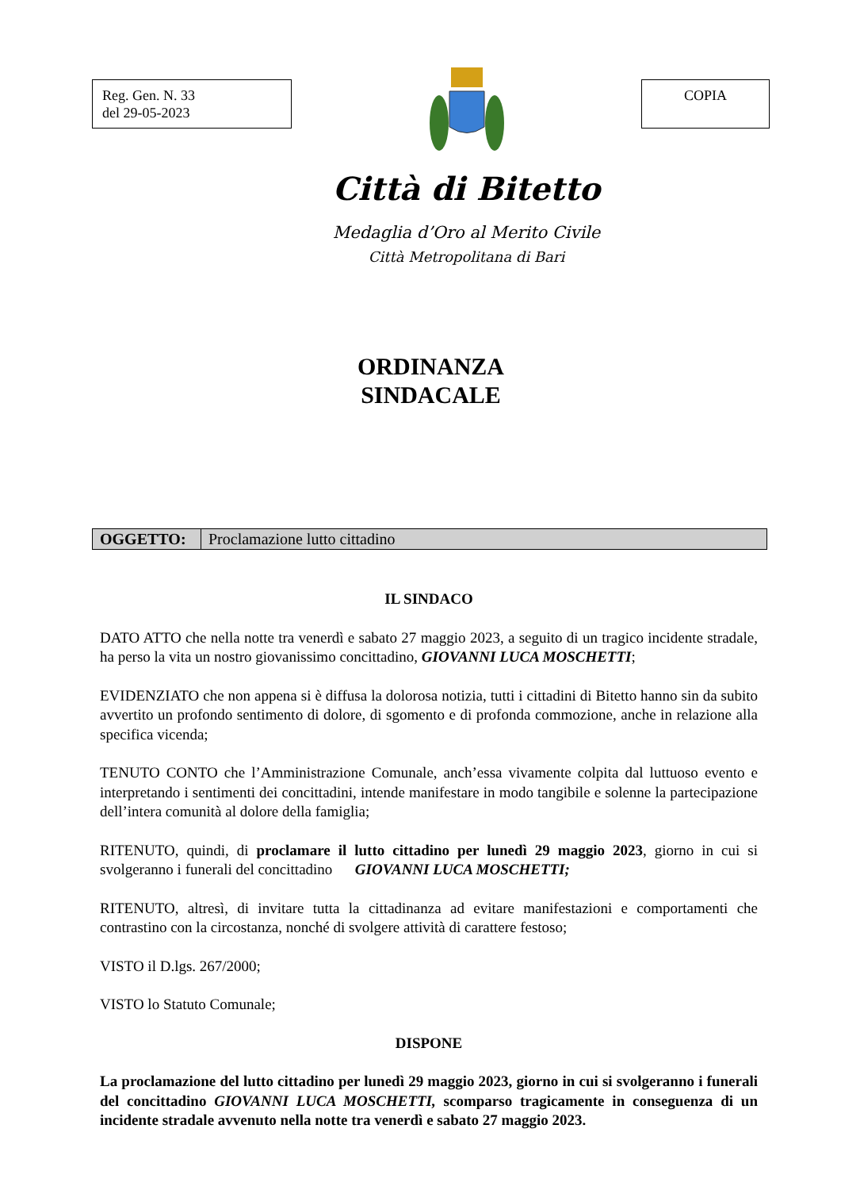Reg. Gen. N. 33
del 29-05-2023
Città di Bitetto
Medaglia d’Oro al Merito Civile
Città Metropolitana di Bari
COPIA
ORDINANZA
SINDACALE
| OGGETTO: | Proclamazione lutto cittadino |
IL SINDACO
DATO ATTO che nella notte tra venerdì e sabato 27 maggio 2023, a seguito di un tragico incidente stradale, ha perso la vita un nostro giovanissimo concittadino, GIOVANNI LUCA MOSCHETTI;
EVIDENZIATO che non appena si è diffusa la dolorosa notizia, tutti i cittadini di Bitetto hanno sin da subito avvertito un profondo sentimento di dolore, di sgomento e di profonda commozione, anche in relazione alla specifica vicenda;
TENUTO CONTO che l’Amministrazione Comunale, anch’essa vivamente colpita dal luttuoso evento e interpretando i sentimenti dei concittadini, intende manifestare in modo tangibile e solenne la partecipazione dell’intera comunità al dolore della famiglia;
RITENUTO, quindi, di proclamare il lutto cittadino per lunedì 29 maggio 2023, giorno in cui si svolgeranno i funerali del concittadino GIOVANNI LUCA MOSCHETTI;
RITENUTO, altresì, di invitare tutta la cittadinanza ad evitare manifestazioni e comportamenti che contrastino con la circostanza, nonché di svolgere attività di carattere festoso;
VISTO il D.lgs. 267/2000;
VISTO lo Statuto Comunale;
DISPONE
La proclamazione del lutto cittadino per lunedì 29 maggio 2023, giorno in cui si svolgeranno i funerali del concittadino GIOVANNI LUCA MOSCHETTI, scomparso tragicamente in conseguenza di un incidente stradale avvenuto nella notte tra venerdì e sabato 27 maggio 2023.